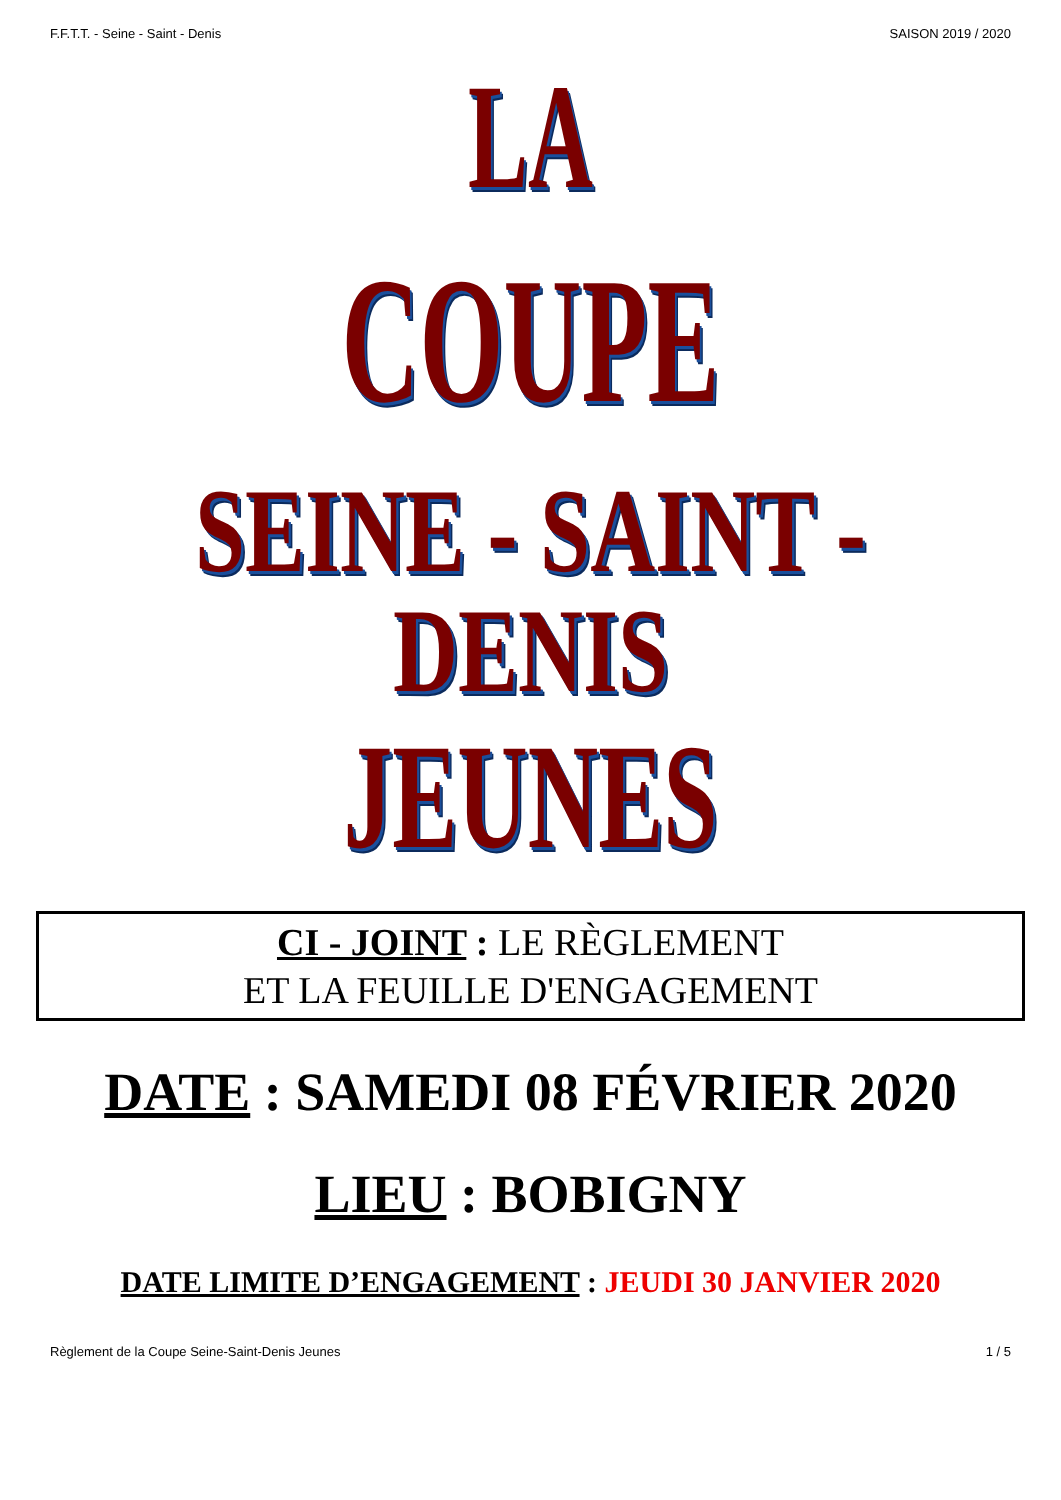F.F.T.T. - Seine - Saint - Denis SAISON 2019 / 2020
LA
COUPE
SEINE - SAINT - DENIS
JEUNES
CI - JOINT : LE RÈGLEMENT
ET LA FEUILLE D'ENGAGEMENT
DATE : SAMEDI 08 FÉVRIER 2020
LIEU : BOBIGNY
DATE LIMITE D’ENGAGEMENT : JEUDI 30 JANVIER 2020
Règlement de la Coupe Seine-Saint-Denis Jeunes 1 / 5